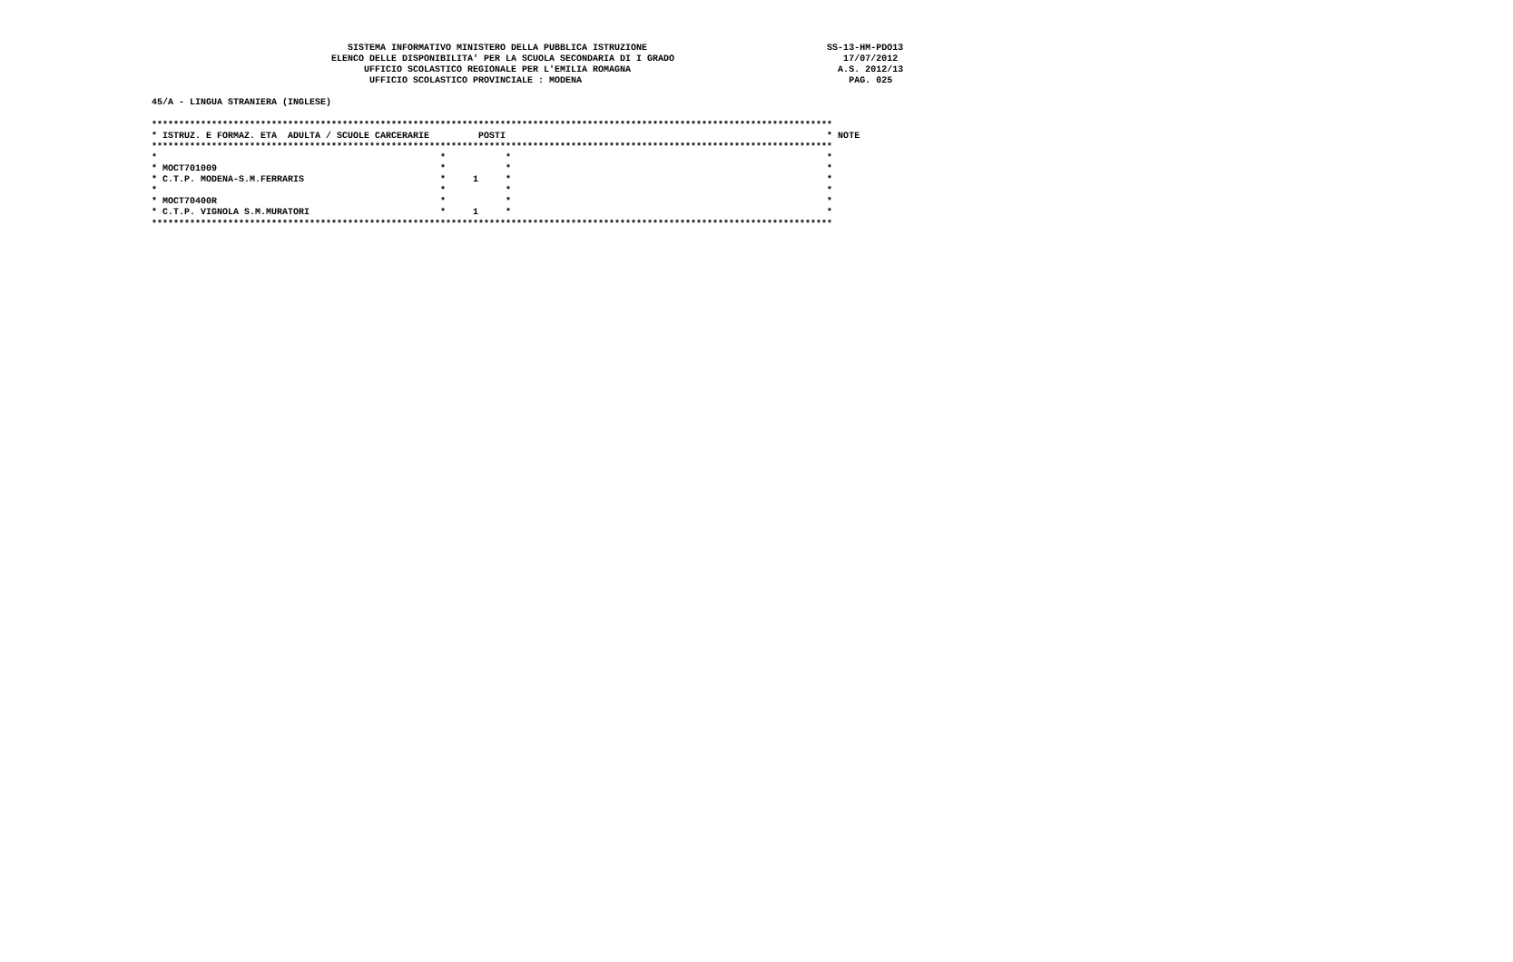SISTEMA INFORMATIVO MINISTERO DELLA PUBBLICA ISTRUZIONE                                 SS-13-HM-PDO13
                                 ELENCO DELLE DISPONIBILITA' PER LA SCUOLA SECONDARIA DI I GRADO                               17/07/2012
                                       UFFICIO SCOLASTICO REGIONALE PER L'EMILIA ROMAGNA                                      A.S. 2012/13
                                        UFFICIO SCOLASTICO PROVINCIALE : MODENA                                                 PAG. 025

45/A - LINGUA STRANIERA (INGLESE)

*****************************************************************************************************************************
* ISTRUZ. E FORMAZ. ETA  ADULTA / SCUOLE CARCERARIE         POSTI                                                           * NOTE
*****************************************************************************************************************************
*                                                    *           *                                                          *
* MOCT701009                                         *           *                                                          *
* C.T.P. MODENA-S.M.FERRARIS                         *     1     *                                                          *
*                                                    *           *                                                          *
* MOCT70400R                                         *           *                                                          *
* C.T.P. VIGNOLA S.M.MURATORI                        *     1     *                                                          *
*****************************************************************************************************************************